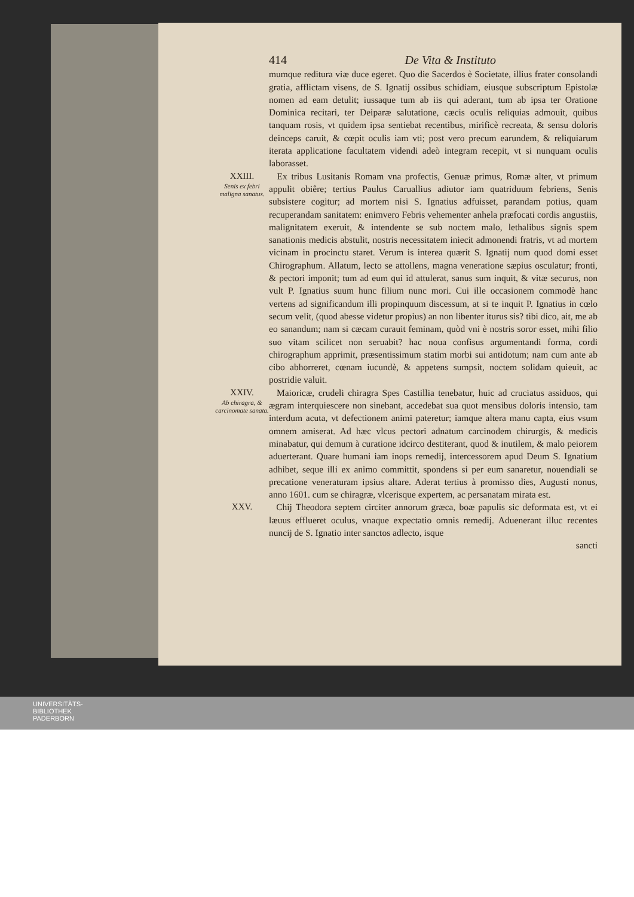414 De Vita & Instituto
mumque reditura viæ duce egeret. Quo die Sacerdos è Societate, illius frater consolandi gratia, afflictam visens, de S. Ignatij ossibus schidiam, eiusque subscriptum Epistolæ nomen ad eam detulit; iussaque tum ab iis qui aderant, tum ab ipsa ter Oratione Dominica recitari, ter Deiparæ salutatione, cæcis oculis reliquias admouit, quibus tanquam rosis, vt quidem ipsa sentiebat recentibus, mirificè recreata, & sensu doloris deinceps caruit, & cœpit oculis iam vti; post vero precum earundem, & reliquiarum iterata applicatione facultatem videndi adeò integram recepit, vt si nunquam oculis laborasset.
XXIII.
Senis ex febri maligna sanatus.
Ex tribus Lusitanis Romam vna profectis, Genuæ primus, Romæ alter, vt primum appulit obiêre; tertius Paulus Caruallius adiutor iam quatriduum febriens, Senis subsistere cogitur; ad mortem nisi S. Ignatius adfuisset, parandam potius, quam recuperandam sanitatem: enimvero Febris vehementer anhela præfocati cordis angustiis, malignitatem exeruit, & intendente se sub noctem malo, lethalibus signis spem sanationis medicis abstulit, nostris necessitatem iniecit admonendi fratris, vt ad mortem vicinam in procinctu staret. Verum is interea quærit S. Ignatij num quod domi esset Chirographum. Allatum, lecto se attollens, magna veneratione sæpius osculatur; fronti, & pectori imponit; tum ad eum qui id attulerat, sanus sum inquit, & vitæ securus, non vult P. Ignatius suum hunc filium nunc mori. Cui ille occasionem commodè hanc vertens ad significandum illi propinquum discessum, at si te inquit P. Ignatius in cœlo secum velit, (quod abesse videtur propius) an non libenter iturus sis? tibi dico, ait, me ab eo sanandum; nam si cæcam curauit feminam, quòd vni è nostris soror esset, mihi filio suo vitam scilicet non seruabit? hac noua confisus argumentandi forma, cordi chirographum apprimit, præsentissimum statim morbi sui antidotum; nam cum ante ab cibo abhorreret, cœnam iucundè, & appetens sumpsit, noctem solidam quieuit, ac postridie valuit.
XXIV.
Ab chiragra, & carcinomate sanata.
Maioricæ, crudeli chiragra Spes Castillia tenebatur, huic ad cruciatus assiduos, qui ægram interquiescere non sinebant, accedebat sua quot mensibus doloris intensio, tam interdum acuta, vt defectionem animi pateretur; iamque altera manu capta, eius vsum omnem amiserat. Ad hæc vlcus pectori adnatum carcinodem chirurgis, & medicis minabatur, qui demum à curatione idcirco destiterant, quod & inutilem, & malo peiorem aduerterant. Quare humani iam inops remedij, intercessorem apud Deum S. Ignatium adhibet, seque illi ex animo committit, spondens si per eum sanaretur, nouendiali se precatione veneraturam ipsius altare. Aderat tertius à promisso dies, Augusti nonus, anno 1601. cum se chiragræ, vlcerisque expertem, ac persanatam mirata est.
XXV. Chij Theodora septem circiter annorum græca, boæ papulis sic deformata est, vt ei læuus efflueret oculus, vnaque expectatio omnis remedij. Aduenerant illuc recentes nuncij de S. Ignatio inter sanctos adlecto, isque
sancti
UNIVERSITÄTS-
BIBLIOTHEK
PADERBORN